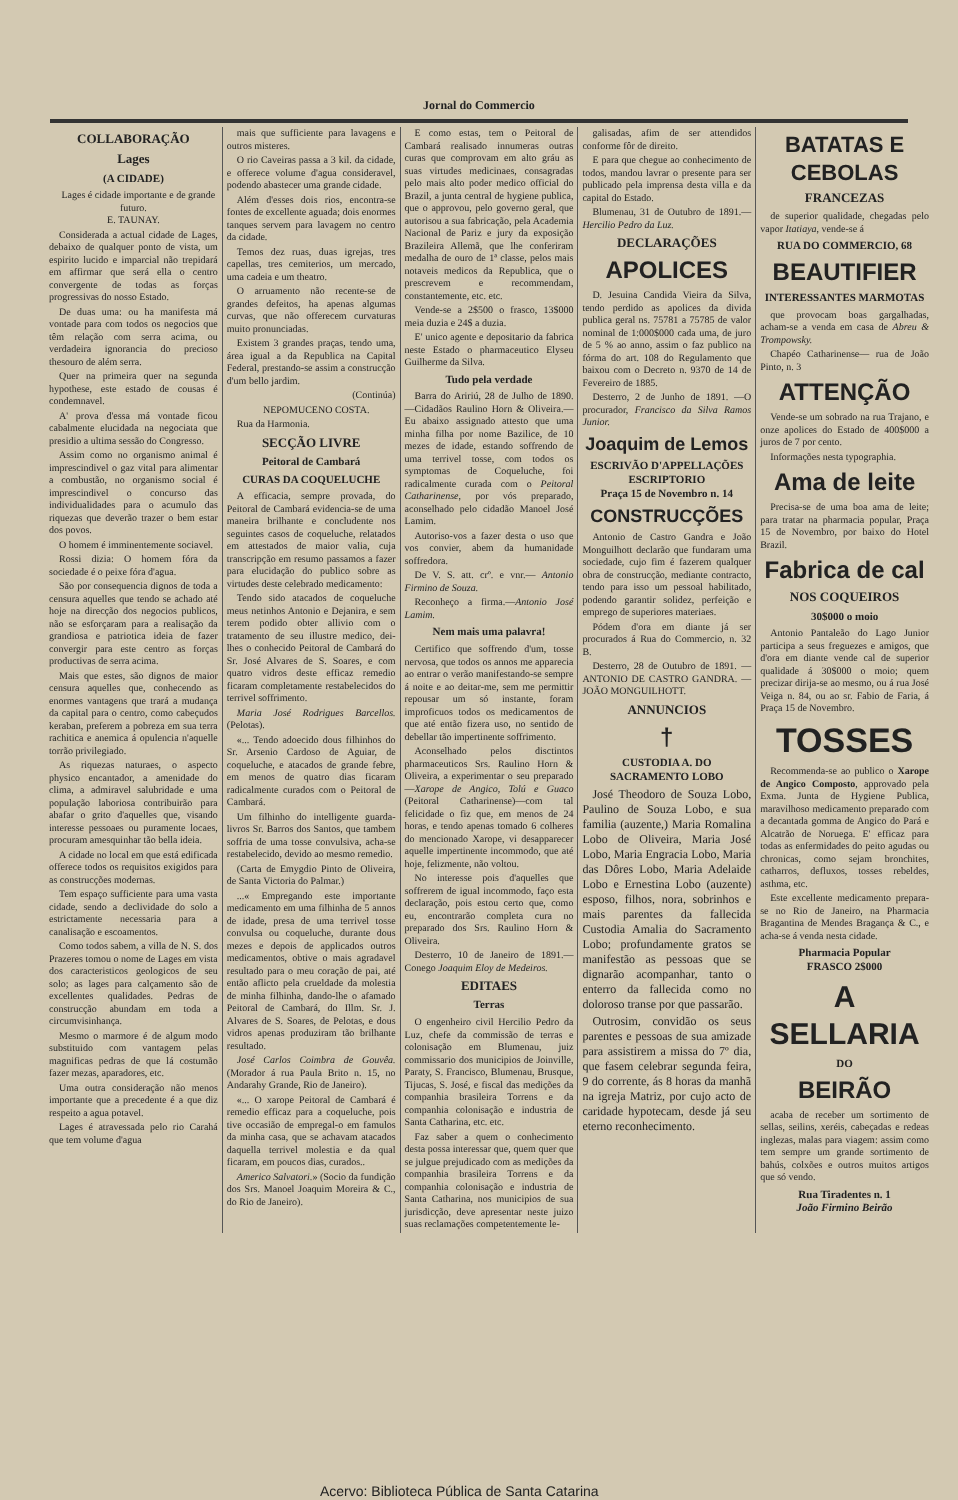Jornal do Commercio
COLLABORAÇÃO
Lages
(A CIDADE)
Lages é cidade importante e de grande futuro.
E. TAUNAY.
Considerada a actual cidade de Lages, debaixo de qualquer ponto de vista, um espirito lucido e imparcial não trepidará em affirmar que será ella o centro convergente de todas as forças progressivas do nosso Estado.
De duas uma: ou ha manifesta má vontade para com todos os negocios que têm relação com serra acima, ou verdadeira ignorancia do precioso thesouro de além serra.
Quer na primeira quer na segunda hypothese, este estado de cousas é condemnavel.
A' prova d'essa má vontade ficou cabalmente elucidada na negociata que presidio a ultima sessão do Congresso.
Assim como no organismo animal é imprescindivel o gaz vital para alimentar a combustão, no organismo social é imprescindivel o concurso das individualidades para o acumulo das riquezas que deverão trazer o bem estar dos povos.
O homem é imminentemente sociavel.
Rossi dizia: O homem fóra da sociedade é o peixe fóra d'agua.
São por consequencia dignos de toda a censura aquelles que tendo se achado até hoje na direcção dos negocios publicos, não se esforçaram para a realisação da grandiosa e patriotica ideia de fazer convergir para este centro as forças productivas de serra acima.
Mais que estes, são dignos de maior censura aquelles que, conhecendo as enormes vantagens que trará a mudança da capital para o centro, como cabeçudos keraban, preferem a pobreza em sua terra rachitica e anemica á opulencia n'aquelle torrão privilegiado.
As riquezas naturaes, o aspecto physico encantador, a amenidade do clima, a admiravel salubridade e uma população laboriosa contribuirão para abafar o grito d'aquelles que, visando interesse pessoaes ou puramente locaes, procuram amesquinhar tão bella ideia.
A cidade no local em que está edificada offerece todos os requisitos exigidos para as construcções modernas.
Tem espaço sufficiente para uma vasta cidade, sendo a declividade do solo a estrictamente necessaria para a canalisação e escoamentos.
Como todos sabem, a villa de N. S. dos Prazeres tomou o nome de Lages em vista dos caracteristicos geologicos de seu solo; as lages para calçamento são de excellentes qualidades. Pedras de construcção abundam em toda a circumvisinhança.
Mesmo o marmore é de algum modo substituido com vantagem pelas magnificas pedras de que lá costumão fazer mezas, aparadores, etc.
Uma outra consideração não menos importante que a precedente é a que diz respeito a agua potavel.
Lages é atravessada pelo rio Carahá que tem volume d'agua
mais que sufficiente para lavagens e outros misteres.
O rio Caveiras passa a 3 kil. da cidade, e offerece volume d'agua consideravel, podendo abastecer uma grande cidade.
Além d'esses dois rios, encontra-se fontes de excellente aguada; dois enormes tanques servem para lavagem no centro da cidade.
Temos dez ruas, duas igrejas, tres capellas, tres cemiterios, um mercado, uma cadeia e um theatro.
O arruamento não recente-se de grandes defeitos, ha apenas algumas curvas, que não offerecem curvaturas muito pronunciadas.
Existem 3 grandes praças, tendo uma, área igual a da Republica na Capital Federal, prestando-se assim a construcção d'um bello jardim.
(Continúa)
NEPOMUCENO COSTA.
Rua da Harmonia.
SECÇÃO LIVRE
Peitoral de Cambará
CURAS DA COQUELUCHE
A efficacia, sempre provada, do Peitoral de Cambará evidencia-se de uma maneira brilhante e concludente nos seguintes casos de coqueluche, relatados em attestados de maior valia, cuja transcripção em resumo passamos a fazer para elucidação do publico sobre as virtudes deste celebrado medicamento:
Tendo sido atacados de coqueluche meus netinhos Antonio e Dejanira, e sem terem podido obter allivio com o tratamento de seu illustre medico, dei-lhes o conhecido Peitoral de Cambará do Sr. José Alvares de S. Soares, e com quatro vidros deste efficaz remedio ficaram completamente restabelecidos do terrivel soffrimento.
Maria José Rodrigues Barcellos. (Pelotas).
«... Tendo adoecido dous filhinhos do Sr. Arsenio Cardoso de Aguiar, de coqueluche, e atacados de grande febre, em menos de quatro dias ficaram radicalmente curados com o Peitoral de Cambará.
Um filhinho do intelligente guarda-livros Sr. Barros dos Santos, que tambem soffria de uma tosse convulsiva, acha-se restabelecido, devido ao mesmo remedio.
(Carta de Emygdio Pinto de Oliveira, de Santa Victoria do Palmar.)
...« Empregando este importante medicamento em uma filhinha de 5 annos de idade, presa de uma terrivel tosse convulsa ou coqueluche, durante dous mezes e depois de applicados outros medicamentos, obtive o mais agradavel resultado para o meu coração de pai, até então aflicto pela crueldade da molestia de minha filhinha, dando-lhe o afamado Peitoral de Cambará, do Illm. Sr. J. Alvares de S. Soares, de Pelotas, e dous vidros apenas produziram tão brilhante resultado.
José Carlos Coimbra de Gouvêa. (Morador á rua Paula Brito n. 15, no Andarahy Grande, Rio de Janeiro).
«... O xarope Peitoral de Cambará é remedio efficaz para a coqueluche, pois tive occasião de empregal-o em famulos da minha casa, que se achavam atacados daquella terrivel molestia e da qual ficaram, em poucos dias, curados..
Americo Salvatori.» (Socio da fundição dos Srs. Manoel Joaquim Moreira & C., do Rio de Janeiro).
E como estas, tem o Peitoral de Cambará realisado innumeras outras curas que comprovam em alto gráu as suas virtudes medicinaes, consagradas pelo mais alto poder medico official do Brazil, a junta central de hygiene publica, que o approvou, pelo governo geral, que autorisou a sua fabricação, pela Academia Nacional de Pariz e jury da exposição Brazileira Allemã, que lhe conferiram medalha de ouro de 1ª classe, pelos mais notaveis medicos da Republica, que o prescrevem e recommendam, constantemente, etc. etc.
Vende-se a 2$500 o frasco, 13$000 meia duzia e 24$ a duzia.
E' unico agente e depositario da fabrica neste Estado o pharmaceutico Elyseu Guilherme da Silva.
Tudo pela verdade
Barra do Aririú, 28 de Julho de 1890.—Cidadãos Raulino Horn & Oliveira.—Eu abaixo assignado attesto que uma minha filha por nome Bazilice, de 10 mezes de idade, estando soffrendo de uma terrivel tosse, com todos os symptomas de Coqueluche, foi radicalmente curada com o Peitoral Catharinense, por vós preparado, aconselhado pelo cidadão Manoel José Lamim.
Autoriso-vos a fazer desta o uso que vos convier, abem da humanidade soffredora.
De V. S. att. crº. e vnr.— Antonio Firmino de Souza.
Reconheço a firma.—Antonio José Lamim.
Nem mais uma palavra!
Certifico que soffrendo d'um, tosse nervosa, que todos os annos me apparecia ao entrar o verão manifestando-se sempre á noite e ao deitar-me, sem me permittir repousar um só instante, foram improficuos todos os medicamentos de que até então fizera uso, no sentido de debellar tão impertinente soffrimento.
Aconselhado pelos disctintos pharmaceuticos Srs. Raulino Horn & Oliveira, a experimentar o seu preparado—Xarope de Angico, Tolú e Guaco (Peitoral Catharinense)—com tal felicidade o fiz que, em menos de 24 horas, e tendo apenas tomado 6 colheres do mencionado Xarope, vi desapparecer aquelle impertinente incommodo, que até hoje, felizmente, não voltou.
No interesse pois d'aquelles que soffrerem de igual incommodo, faço esta declaração, pois estou certo que, como eu, encontrarão completa cura no preparado dos Srs. Raulino Horn & Oliveira.
Desterro, 10 de Janeiro de 1891.—Conego Joaquim Eloy de Medeiros.
EDITAES
Terras
O engenheiro civil Hercilio Pedro da Luz, chefe da commissão de terras e colonisação em Blumenau, juiz commissario dos municipios de Joinville, Paraty, S. Francisco, Blumenau, Brusque, Tijucas, S. José, e fiscal das medições da companhia brasileira Torrens e da companhia colonisação e industria de Santa Catharina, etc. etc.
Faz saber a quem o conhecimento desta possa interessar que, quem quer que se julgue prejudicado com as medições da companhia brasileira Torrens e da companhia colonisação e industria de Santa Catharina, nos municipios de sua jurisdicção, deve apresentar neste juizo suas reclamações competentemente le-
galisadas, afim de ser attendidos conforme fôr de direito.
E para que chegue ao conhecimento de todos, mandou lavrar o presente para ser publicado pela imprensa desta villa e da capital do Estado.
Blumenau, 31 de Outubro de 1891.— Hercilio Pedro da Luz.
DECLARAÇÕES
APOLICES
D. Jesuina Candida Vieira da Silva, tendo perdido as apolices da divida publica geral ns. 75781 a 75785 de valor nominal de 1:000$000 cada uma, de juro de 5 % ao anno, assim o faz publico na fórma do art. 108 do Regulamento que baixou com o Decreto n. 9370 de 14 de Fevereiro de 1885.
Desterro, 2 de Junho de 1891. —O procurador, Francisco da Silva Ramos Junior.
Joaquim de Lemos
ESCRIVÃO D'APPELLAÇÕES
ESCRIPTORIO
Praça 15 de Novembro n. 14
CONSTRUCÇÕES
Antonio de Castro Gandra e João Monguilhott declarão que fundaram uma sociedade, cujo fim é fazerem qualquer obra de construcção, mediante contracto, tendo para isso um pessoal habilitado, podendo garantir solidez, perfeição e emprego de superiores materiaes.
Pódem d'ora em diante já ser procurados á Rua do Commercio, n. 32 B.
Desterro, 28 de Outubro de 1891. — ANTONIO DE CASTRO GANDRA. — JOÃO MONGUILHOTT.
ANNUNCIOS
†
CUSTODIA A. DO SACRAMENTO LOBO
José Theodoro de Souza Lobo, Paulino de Souza Lobo, e sua familia (auzente,) Maria Romalina Lobo de Oliveira, Maria José Lobo, Maria Engracia Lobo, Maria das Dôres Lobo, Maria Adelaide Lobo e Ernestina Lobo (auzente) esposo, filhos, nora, sobrinhos e mais parentes da fallecida Custodia Amalia do Sacramento Lobo; profundamente gratos se manifestão as pessoas que se dignarão acompanhar, tanto o enterro da fallecida como no doloroso transe por que passarão.
Outrosim, convidão os seus parentes e pessoas de sua amizade para assistirem a missa do 7º dia, que fasem celebrar segunda feira, 9 do corrente, ás 8 horas da manhã na igreja Matriz, por cujo acto de caridade hypotecam, desde já seu eterno reconhecimento.
BATATAS E CEBOLAS
FRANCEZAS
de superior qualidade, chegadas pelo vapor Itatiaya, vende-se á
RUA DO COMMERCIO, 68
BEAUTIFIER
INTERESSANTES MARMOTAS
que provocam boas gargalhadas, acham-se a venda em casa de Abreu & Trompowsky.
Chapéo Catharinense— rua de João Pinto, n. 3
ATTENÇÃO
Vende-se um sobrado na rua Trajano, e onze apolices do Estado de 400$000 a juros de 7 por cento.
Informações nesta typographia.
Ama de leite
Precisa-se de uma boa ama de leite; para tratar na pharmacia popular, Praça 15 de Novembro, por baixo do Hotel Brazil.
Fabrica de cal
NOS COQUEIROS
30$000 o moio
Antonio Pantaleão do Lago Junior participa a seus freguezes e amigos, que d'ora em diante vende cal de superior qualidade á 30$000 o moio; quem precizar dirija-se ao mesmo, ou á rua José Veiga n. 84, ou ao sr. Fabio de Faria, á Praça 15 de Novembro.
TOSSES
Recommenda-se ao publico o Xarope de Angico Composto, approvado pela Exma. Junta de Hygiene Publica, maravilhoso medicamento preparado com a decantada gomma de Angico do Pará e Alcatrão de Noruega. E' efficaz para todas as enfermidades do peito agudas ou chronicas, como sejam bronchites, catharros, defluxos, tosses rebeldes, asthma, etc.
Este excellente medicamento prepara-se no Rio de Janeiro, na Pharmacia Bragantina de Mendes Bragança & C., e acha-se á venda nesta cidade.
Pharmacia Popular
FRASCO 2$000
A SELLARIA
DO
BEIRÃO
acaba de receber um sortimento de sellas, seilins, xeréis, cabeçadas e redeas inglezas, malas para viagem: assim como tem sempre um grande sortimento de bahús, colxões e outros muitos artigos que só vendo.
Rua Tiradentes n. 1
João Firmino Beirão
Acervo: Biblioteca Pública de Santa Catarina